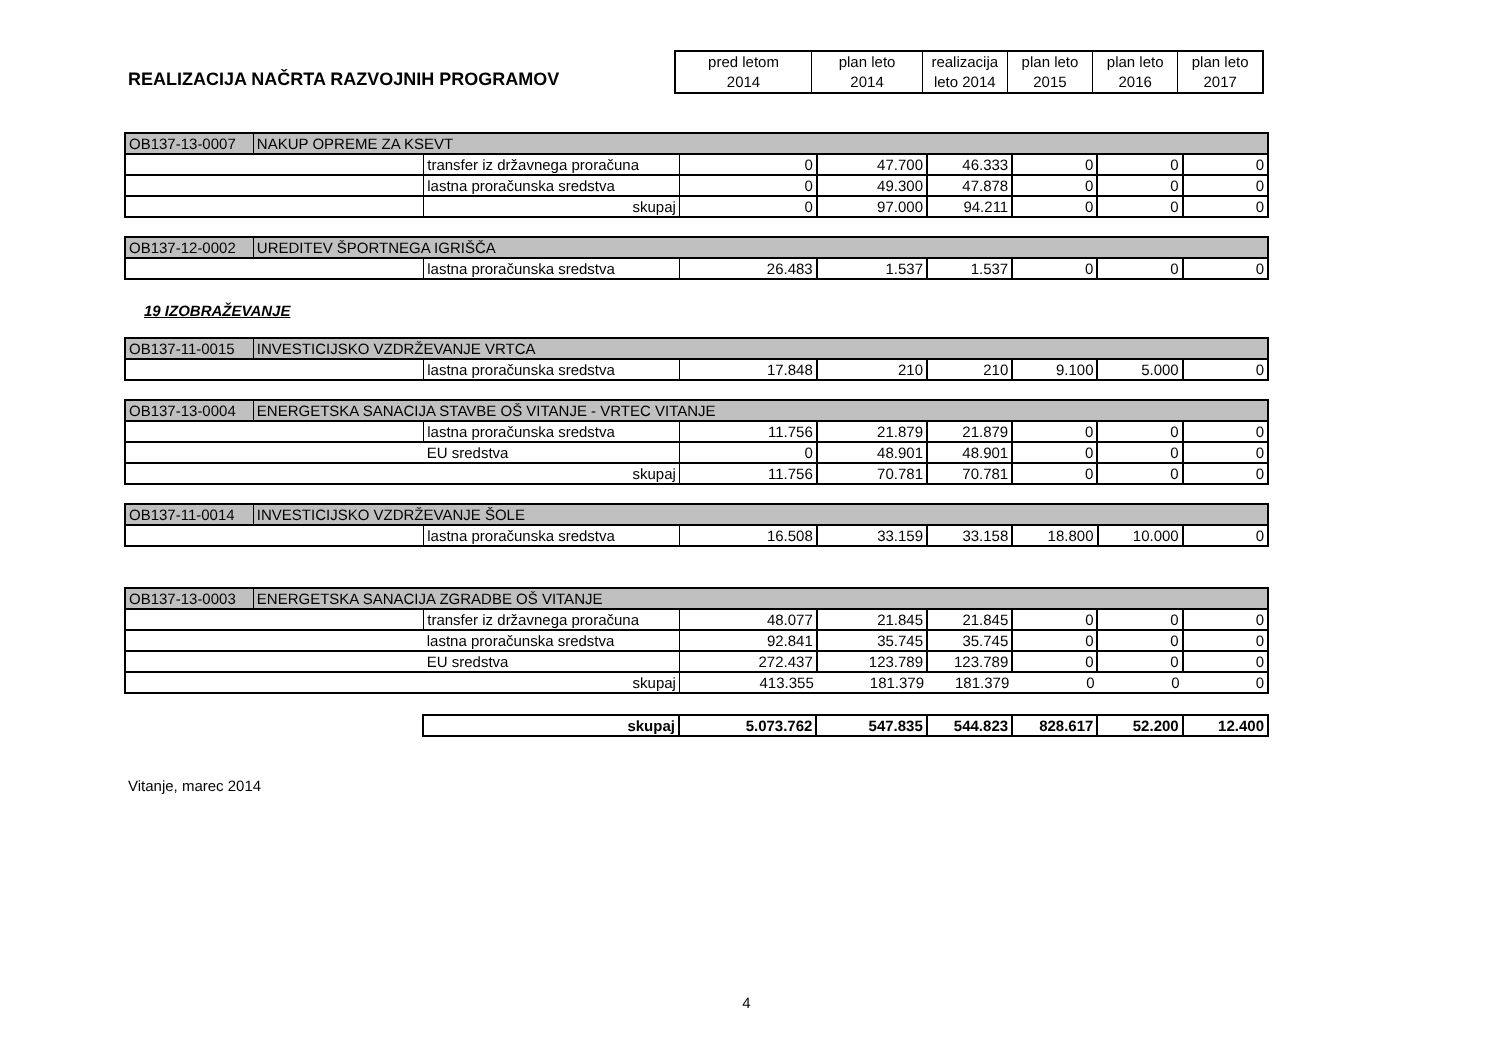REALIZACIJA NAČRTA RAZVOJNIH PROGRAMOV
| pred letom 2014 | plan leto 2014 | realizacija leto 2014 | plan leto 2015 | plan leto 2016 | plan leto 2017 |
| --- | --- | --- | --- | --- | --- |
| OB137-13-0007 | NAKUP OPREME ZA KSEVT | | | | | | | |
| | | transfer iz državnega proračuna | 0 | 47.700 | 46.333 | 0 | 0 | 0 |
| | | lastna proračunska sredstva | 0 | 49.300 | 47.878 | 0 | 0 | 0 |
| | | skupaj | 0 | 97.000 | 94.211 | 0 | 0 | 0 |
| OB137-12-0002 | UREDITEV ŠPORTNEGA IGRIŠČA | | | | | | | |
| | | lastna proračunska sredstva | 26.483 | 1.537 | 1.537 | 0 | 0 | 0 |
19 IZOBRAŽEVANJE
| OB137-11-0015 | INVESTICIJSKO VZDRŽEVANJE VRTCA | | | | | | | |
| | | lastna proračunska sredstva | 17.848 | 210 | 210 | 9.100 | 5.000 | 0 |
| OB137-13-0004 | ENERGETSKA SANACIJA STAVBE OŠ VITANJE - VRTEC VITANJE | | | | | | | |
| | | lastna proračunska sredstva | 11.756 | 21.879 | 21.879 | 0 | 0 | 0 |
| | | EU sredstva | 0 | 48.901 | 48.901 | 0 | 0 | 0 |
| | | skupaj | 11.756 | 70.781 | 70.781 | 0 | 0 | 0 |
| OB137-11-0014 | INVESTICIJSKO VZDRŽEVANJE ŠOLE | | | | | | | |
| | | lastna proračunska sredstva | 16.508 | 33.159 | 33.158 | 18.800 | 10.000 | 0 |
| OB137-13-0003 | ENERGETSKA SANACIJA ZGRADBE OŠ VITANJE | | | | | | | |
| | | transfer iz državnega proračuna | 48.077 | 21.845 | 21.845 | 0 | 0 | 0 |
| | | lastna proračunska sredstva | 92.841 | 35.745 | 35.745 | 0 | 0 | 0 |
| | | EU sredstva | 272.437 | 123.789 | 123.789 | 0 | 0 | 0 |
| | | skupaj | 413.355 | 181.379 | 181.379 | 0 | 0 | 0 |
| skupaj | 5.073.762 | 547.835 | 544.823 | 828.617 | 52.200 | 12.400 |
Vitanje, marec 2014
4